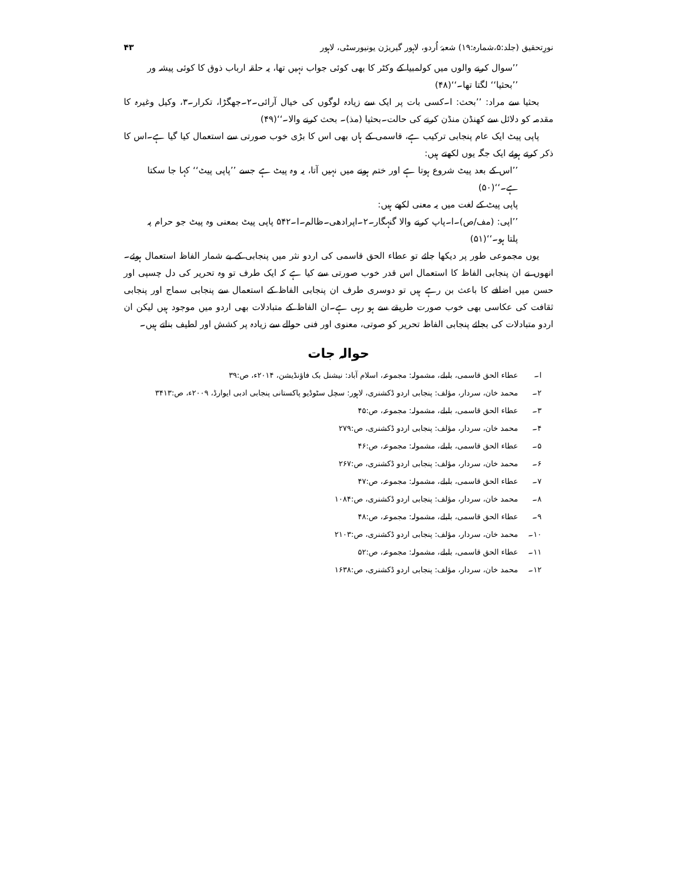نورِتحقیق (جلد:۵،شمارہ:۱۹) شعبۂ اُردو، لاہور گیریژن یونیورسٹی، لاہور ۴۳
’’سوال کرنے والوں میں کولمبیا کے وکٹر کا بھی کوئی جواب نہیں تھا، یہ حلقہ ارباب ذوق کا کوئی پیشہ ور ’’بحثیا‘‘ لگتا تھا۔‘‘(۴۸)
بحثیا سے مراد: ’’بحث: ا۔کسی بات پر ایک سے زیادہ لوگوں کی خیال آرائی۔۲۔جھگڑا، تکرار۔۳، وکیل وغیرہ کا مقدمہ کو دلائل سے کھنڈن منڈن کرنے کی حالت۔بحثیا (مذ)۔ بحث کرنے والا۔‘‘(۴۹)
پاپی پیٹ ایک عام پنجابی ترکیب ہے، قاسمی کے ہاں بھی اس کا بڑی خوب صورتی سے استعمال کیا گیا ہے۔اس کا ذکر کرتے ہوئے ایک جگہ یوں لکھتے ہیں:
’’اس کے بعد پیٹ شروع ہوتا ہے اور ختم ہونے میں نہیں آتا، یہ وہ پیٹ ہے جسے ’’پاپی پیٹ‘‘ کہا جا سکتا ہے۔‘‘(۵۰)
پاپی پیٹ کے لغت میں یہ معنی لکھے ہیں:
’’اپی: (مف/ص)۔ا۔پاپ کرنے والا گنہگار۔۲۔اپرادھی۔ظالم۔ا۔۵۴۲ پاپی پیٹ بمعنی وہ پیٹ جو حرام پہ پلتا ہو۔‘‘(۵۱)
یوں مجموعی طور پر دیکھا جائے تو عطاء الحق قاسمی کی اردو نثر میں پنجابی کے بے شمار الفاظ استعمال ہوئے۔انھوں نے ان پنجابی الفاظ کا استعمال اس قدر خوب صورتی سے کیا ہے کہ ایک طرف تو وہ تحریر کی دل چسپی اور حسن میں اضافے کا باعث بن رہے ہیں تو دوسری طرف ان پنجابی الفاظ کے استعمال سے پنجابی سماج اور پنجابی ثقافت کی عکاسی بھی خوب صورت طریقے سے ہو رہی ہے۔ان الفاظ کے متبادلات بھی اردو میں موجود ہیں لیکن ان اردو متبادلات کی بجائے پنجابی الفاظ تحریر کو صوتی، معنوی اور فنی حوالے سے زیادہ پر کشش اور لطیف بناتے ہیں۔
حوالہ جات
ا۔ عطاء الحق قاسمی، بلبلے، مشمولہ: مجموعہ، اسلام آباد: نیشنل بک فاؤنڈیشن، ۲۰۱۴ء، ص:۳۹
۲۔ محمد خان، سردار، مؤلف: پنجابی اردو ڈکشنری، لاہور: سچل سٹوڈیو پاکستانی پنجابی ادبی ایوارڈ، ۲۰۰۹ء، ص:۳۴۱۳
۳۔ عطاء الحق قاسمی، بلبلے، مشمولہ: مجموعہ، ص:۴۵
۴۔ محمد خان، سردار، مؤلف: پنجابی اردو ڈکشنری، ص:۲۷۹
۵۔ عطاء الحق قاسمی، بلبلے، مشمولہ: مجموعہ، ص:۴۶
۶۔ محمد خان، سردار، مؤلف: پنجابی اردو ڈکشنری، ص:۲۶۷
۷۔ عطاء الحق قاسمی، بلبلے، مشمولہ: مجموعہ، ص:۴۷
۸۔ محمد خان، سردار، مؤلف: پنجابی اردو ڈکشنری، ص:۱۰۸۴
۹۔ عطاء الحق قاسمی، بلبلے، مشمولہ: مجموعہ، ص:۴۸
۱۰۔ محمد خان، سردار، مؤلف: پنجابی اردو ڈکشنری، ص:۲۱۰۳
۱۱۔ عطاء الحق قاسمی، بلبلے، مشمولہ: مجموعہ، ص:۵۲
۱۲۔ محمد خان، سردار، مؤلف: پنجابی اردو ڈکشنری، ص:۱۶۳۸